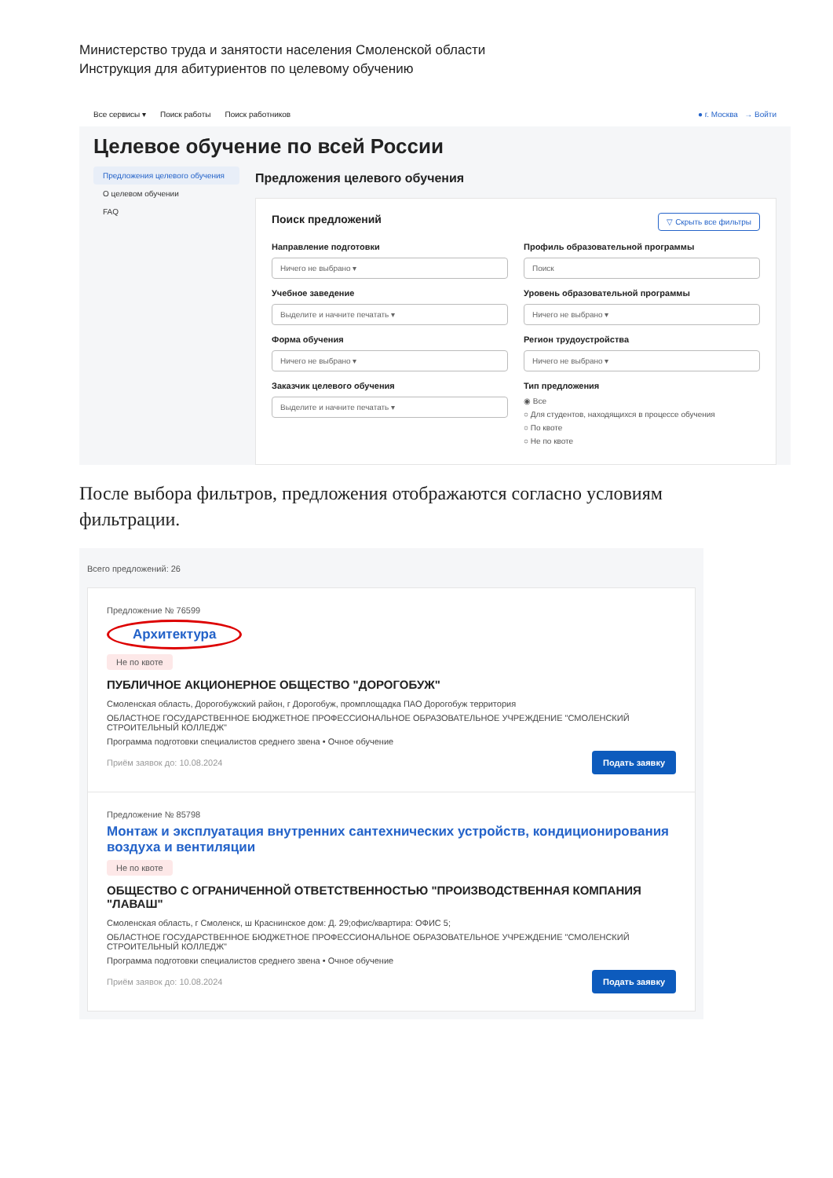Министерство труда и занятости населения Смоленской области
Инструкция для абитуриентов по целевому обучению
Все сервисы ▾ Поиск работы Поиск работников ● г. Москва → Войти
Целевое обучение по всей России
Предложения целевого обучения
О целевом обучении
FAQ
Предложения целевого обучения
Поиск предложений ▽ Скрыть все фильтры
Направление подготовки
Ничего не выбрано ▾
Профиль образовательной программы
Поиск
Учебное заведение
Выделите и начните печатать ▾
Уровень образовательной программы
Ничего не выбрано ▾
Форма обучения
Ничего не выбрано ▾
Регион трудоустройства
Ничего не выбрано ▾
Заказчик целевого обучения
Выделите и начните печатать ▾
Тип предложения
◉ Все
○ Для студентов, находящихся в процессе обучения
○ По квоте
○ Не по квоте
После выбора фильтров, предложения отображаются согласно условиям фильтрации.
Всего предложений: 26
Предложение № 76599
Архитектура
Не по квоте
ПУБЛИЧНОЕ АКЦИОНЕРНОЕ ОБЩЕСТВО "ДОРОГОБУЖ"
Смоленская область, Дорогобужский район, г Дорогобуж, промплощадка ПАО Дорогобуж территория
ОБЛАСТНОЕ ГОСУДАРСТВЕННОЕ БЮДЖЕТНОЕ ПРОФЕССИОНАЛЬНОЕ ОБРАЗОВАТЕЛЬНОЕ УЧРЕЖДЕНИЕ "СМОЛЕНСКИЙ СТРОИТЕЛЬНЫЙ КОЛЛЕДЖ"
Программа подготовки специалистов среднего звена • Очное обучение
Приём заявок до: 10.08.2024 Подать заявку
Предложение № 85798
Монтаж и эксплуатация внутренних сантехнических устройств, кондиционирования воздуха и вентиляции
Не по квоте
ОБЩЕСТВО С ОГРАНИЧЕННОЙ ОТВЕТСТВЕННОСТЬЮ "ПРОИЗВОДСТВЕННАЯ КОМПАНИЯ "ЛАВАШ"
Смоленская область, г Смоленск, ш Краснинское дом: Д. 29;офис/квартира: ОФИС 5;
ОБЛАСТНОЕ ГОСУДАРСТВЕННОЕ БЮДЖЕТНОЕ ПРОФЕССИОНАЛЬНОЕ ОБРАЗОВАТЕЛЬНОЕ УЧРЕЖДЕНИЕ "СМОЛЕНСКИЙ СТРОИТЕЛЬНЫЙ КОЛЛЕДЖ"
Программа подготовки специалистов среднего звена • Очное обучение
Приём заявок до: 10.08.2024 Подать заявку